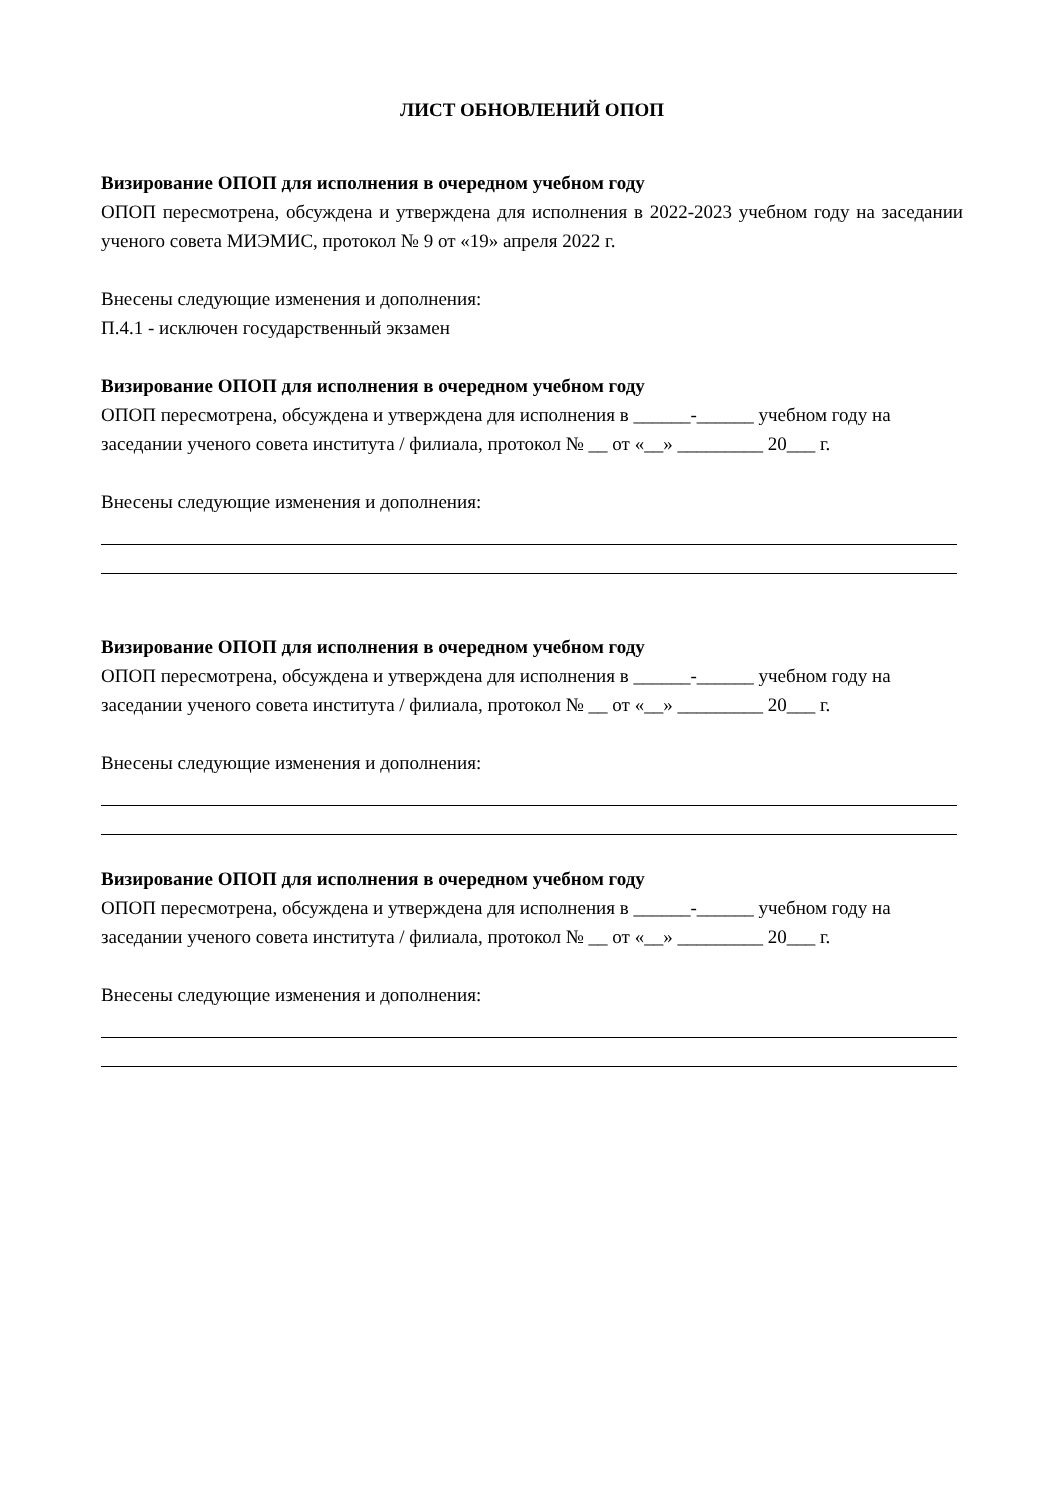ЛИСТ ОБНОВЛЕНИЙ ОПОП
Визирование ОПОП для исполнения в очередном учебном году
ОПОП пересмотрена, обсуждена и утверждена для исполнения в 2022-2023 учебном году на заседании ученого совета МИЭМИС, протокол № 9 от «19» апреля 2022 г.
Внесены следующие изменения и дополнения:
П.4.1 - исключен государственный экзамен
Визирование ОПОП для исполнения в очередном учебном году
ОПОП пересмотрена, обсуждена и утверждена для исполнения в ______-______ учебном году на заседании ученого совета института / филиала, протокол № __ от «__» _________ 20___ г.
Внесены следующие изменения и дополнения:
Визирование ОПОП для исполнения в очередном учебном году
ОПОП пересмотрена, обсуждена и утверждена для исполнения в ______-______ учебном году на заседании ученого совета института / филиала, протокол № __ от «__» _________ 20___ г.
Внесены следующие изменения и дополнения:
Визирование ОПОП для исполнения в очередном учебном году
ОПОП пересмотрена, обсуждена и утверждена для исполнения в ______-______ учебном году на заседании ученого совета института / филиала, протокол № __ от «__» _________ 20___ г.
Внесены следующие изменения и дополнения: